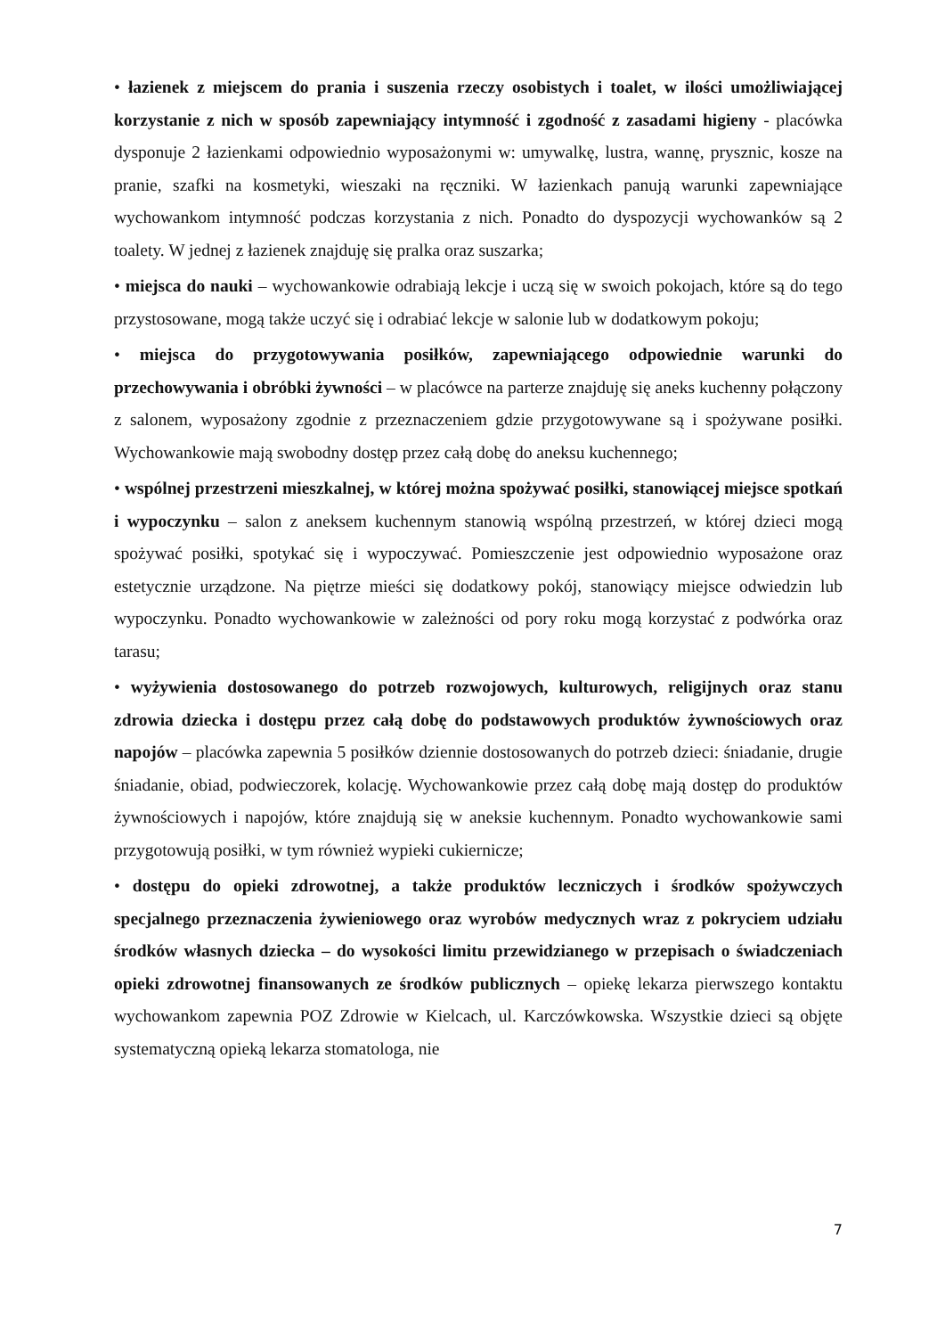• łazienek z miejscem do prania i suszenia rzeczy osobistych i toalet, w ilości umożliwiającej korzystanie z nich w sposób zapewniający intymność i zgodność z zasadami higieny - placówka dysponuje 2 łazienkami odpowiednio wyposażonymi w: umywalkę, lustra, wannę, prysznic, kosze na pranie, szafki na kosmetyki, wieszaki na ręczniki. W łazienkach panują warunki zapewniające wychowankom intymność podczas korzystania z nich. Ponadto do dyspozycji wychowanków są 2 toalety. W jednej z łazienek znajduję się pralka oraz suszarka;
• miejsca do nauki – wychowankowie odrabiają lekcje i uczą się w swoich pokojach, które są do tego przystosowane, mogą także uczyć się i odrabiać lekcje w salonie lub w dodatkowym pokoju;
• miejsca do przygotowywania posiłków, zapewniającego odpowiednie warunki do przechowywania i obróbki żywności – w placówce na parterze znajduję się aneks kuchenny połączony z salonem, wyposażony zgodnie z przeznaczeniem gdzie przygotowywane są i spożywane posiłki. Wychowankowie mają swobodny dostęp przez całą dobę do aneksu kuchennego;
• wspólnej przestrzeni mieszkalnej, w której można spożywać posiłki, stanowiącej miejsce spotkań i wypoczynku – salon z aneksem kuchennym stanowią wspólną przestrzeń, w której dzieci mogą spożywać posiłki, spotykać się i wypoczywać. Pomieszczenie jest odpowiednio wyposażone oraz estetycznie urządzone. Na piętrze mieści się dodatkowy pokój, stanowiący miejsce odwiedzin lub wypoczynku. Ponadto wychowankowie w zależności od pory roku mogą korzystać z podwórka oraz tarasu;
• wyżywienia dostosowanego do potrzeb rozwojowych, kulturowych, religijnych oraz stanu zdrowia dziecka i dostępu przez całą dobę do podstawowych produktów żywnościowych oraz napojów – placówka zapewnia 5 posiłków dziennie dostosowanych do potrzeb dzieci: śniadanie, drugie śniadanie, obiad, podwieczorek, kolację. Wychowankowie przez całą dobę mają dostęp do produktów żywnościowych i napojów, które znajdują się w aneksie kuchennym. Ponadto wychowankowie sami przygotowują posiłki, w tym również wypieki cukiernicze;
• dostępu do opieki zdrowotnej, a także produktów leczniczych i środków spożywczych specjalnego przeznaczenia żywieniowego oraz wyrobów medycznych wraz z pokryciem udziału środków własnych dziecka – do wysokości limitu przewidzianego w przepisach o świadczeniach opieki zdrowotnej finansowanych ze środków publicznych – opiekę lekarza pierwszego kontaktu wychowankom zapewnia POZ Zdrowie w Kielcach, ul. Karczówkowska. Wszystkie dzieci są objęte systematyczną opieką lekarza stomatologa, nie
7